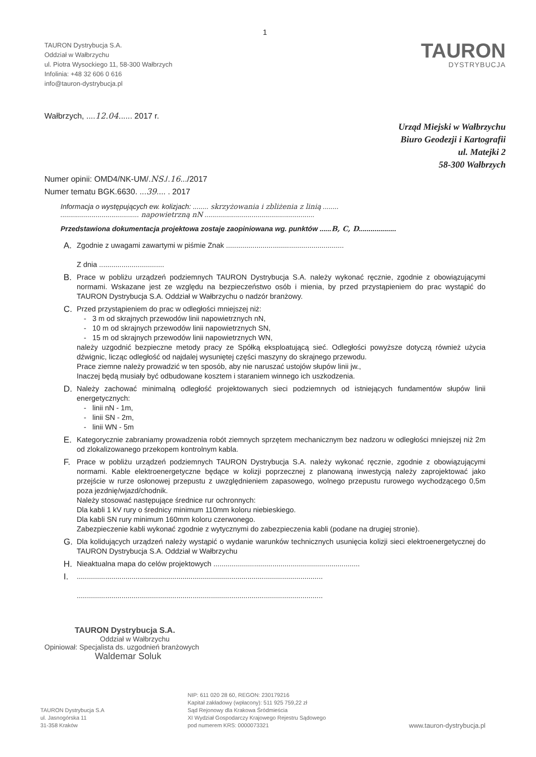1
TAURON Dystrybucja S.A.
Oddział w Wałbrzychu
ul. Piotra Wysockiego 11, 58-300 Wałbrzych
Infolinia: +48 32 606 0 616
info@tauron-dystrybucja.pl
TAURON
DYSTRYBUCJA
Wałbrzych, ....12.04...... 2017 r.
Urząd Miejski w Wałbrzychu
Biuro Geodezji i Kartografii
ul. Matejki 2
58-300 Wałbrzych
Numer opinii: OMD4/NK-UM/.NS./.16.../2017
Numer tematu BGK.6630. ...39.... . 2017
Informacja o występujących ew. kolizjach: ........ skrzyżowania i zbliżenia z linią ........
........................................ napowietrzną nN ........................................................
Przedstawiona dokumentacja projektowa zostaje zaopiniowana wg. punktów ......B, C, D...................
A. Zgodnie z uwagami zawartymi w piśmie Znak ..........................................................
Z dnia ................................
B. Prace w pobliżu urządzeń podziemnych TAURON Dystrybucja S.A. należy wykonać ręcznie, zgodnie z obowiązującymi normami. Wskazane jest ze względu na bezpieczeństwo osób i mienia, by przed przystąpieniem do prac wystąpić do TAURON Dystrybucja S.A. Oddział w Wałbrzychu o nadzór branżowy.
C. Przed przystąpieniem do prac w odległości mniejszej niż:
- 3 m od skrajnych przewodów linii napowietrznych nN,
- 10 m od skrajnych przewodów linii napowietrznych SN,
- 15 m od skrajnych przewodów linii napowietrznych WN,
należy uzgodnić bezpieczne metody pracy ze Spółką eksploatującą sieć. Odległości powyższe dotyczą również użycia dźwignic, licząc odległość od najdalej wysuniętej części maszyny do skrajnego przewodu.
Prace ziemne należy prowadzić w ten sposób, aby nie naruszać ustojów słupów linii jw.,
Inaczej będą musiały być odbudowane kosztem i staraniem winnego ich uszkodzenia.
D. Należy zachować minimalną odległość projektowanych sieci podziemnych od istniejących fundamentów słupów linii energetycznych:
- linii nN - 1m,
- linii SN - 2m,
- linii WN - 5m
E. Kategorycznie zabraniamy prowadzenia robót ziemnych sprzętem mechanicznym bez nadzoru w odległości mniejszej niż 2m od zlokalizowanego przekopem kontrolnym kabla.
F. Prace w pobliżu urządzeń podziemnych TAURON Dystrybucja S.A. należy wykonać ręcznie, zgodnie z obowiązującymi normami. Kable elektroenergetyczne będące w kolizji poprzecznej z planowaną inwestycją należy zaprojektować jako przejście w rurze osłonowej przepustu z uwzględnieniem zapasowego, wolnego przepustu rurowego wychodzącego 0,5m poza jezdnię/wjazd/chodnik.
Należy stosować następujące średnice rur ochronnych:
Dla kabli 1 kV rury o średnicy minimum 110mm koloru niebieskiego.
Dla kabli SN rury minimum 160mm koloru czerwonego.
Zabezpieczenie kabli wykonać zgodnie z wytycznymi do zabezpieczenia kabli (podane na drugiej stronie).
G. Dla kolidujących urządzeń należy wystąpić o wydanie warunków technicznych usunięcia kolizji sieci elektroenergetycznej do TAURON Dystrybucja S.A. Oddział w Wałbrzychu
H. Nieaktualna mapa do celów projektowych ........................................................................
I..........................................................................................................................
.........................................................................................................................
TAURON Dystrybucja S.A.
Oddział w Wałbrzychu
Opiniował: Specjalista ds. uzgodnień branżowych
Waldemar Soluk
TAURON Dystrybucja S.A
ul. Jasnogórska 11
31-358 Kraków
NIP: 611 020 28 60, REGON: 230179216
Kapitał zakładowy (wpłacony): 511 925 759,22 zł
Sąd Rejonowy dla Krakowa Śródmieścia
XI Wydział Gospodarczy Krajowego Rejestru Sądowego
pod numerem KRS: 0000073321
www.tauron-dystrybucja.pl